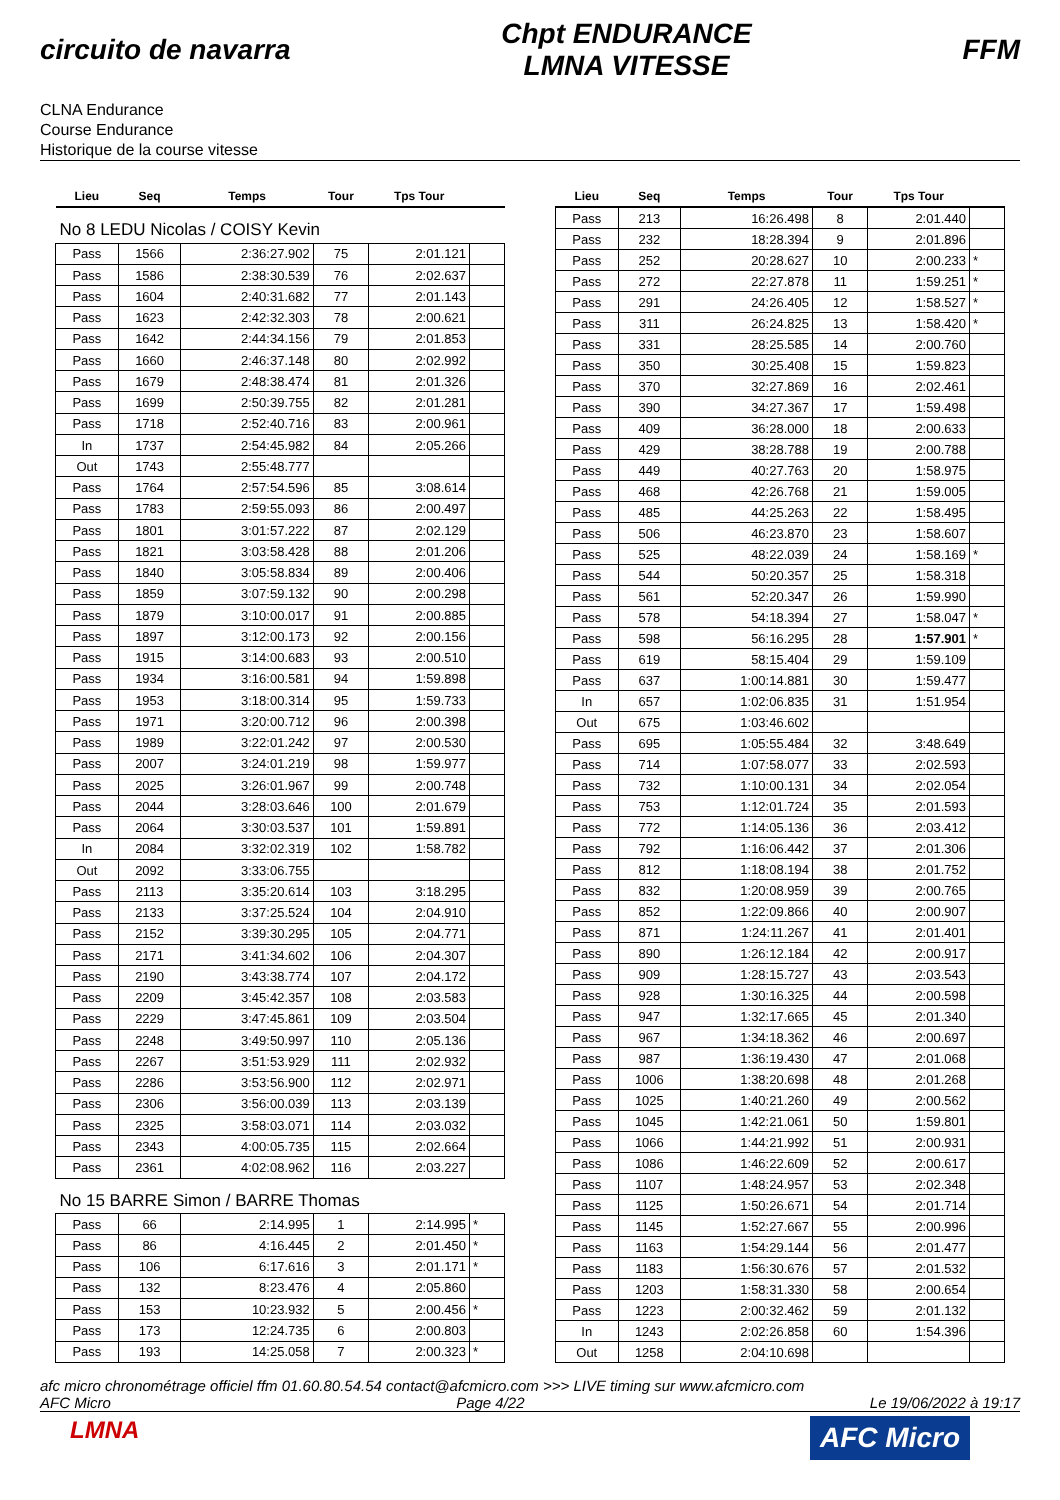circuito de navarra
Chpt ENDURANCE
LMNA VITESSE
FFM
CLNA Endurance
Course Endurance
Historique de la course vitesse
| Lieu | Seq | Temps | Tour | Tps Tour | |
| --- | --- | --- | --- | --- | --- |
| No 8 LEDU Nicolas / COISY Kevin | | | | | |
| Pass | 1566 | 2:36:27.902 | 75 | 2:01.121 | |
| Pass | 1586 | 2:38:30.539 | 76 | 2:02.637 | |
| Pass | 1604 | 2:40:31.682 | 77 | 2:01.143 | |
| Pass | 1623 | 2:42:32.303 | 78 | 2:00.621 | |
| Pass | 1642 | 2:44:34.156 | 79 | 2:01.853 | |
| Pass | 1660 | 2:46:37.148 | 80 | 2:02.992 | |
| Pass | 1679 | 2:48:38.474 | 81 | 2:01.326 | |
| Pass | 1699 | 2:50:39.755 | 82 | 2:01.281 | |
| Pass | 1718 | 2:52:40.716 | 83 | 2:00.961 | |
| In | 1737 | 2:54:45.982 | 84 | 2:05.266 | |
| Out | 1743 | 2:55:48.777 | | | |
| Pass | 1764 | 2:57:54.596 | 85 | 3:08.614 | |
| Pass | 1783 | 2:59:55.093 | 86 | 2:00.497 | |
| Pass | 1801 | 3:01:57.222 | 87 | 2:02.129 | |
| Pass | 1821 | 3:03:58.428 | 88 | 2:01.206 | |
| Pass | 1840 | 3:05:58.834 | 89 | 2:00.406 | |
| Pass | 1859 | 3:07:59.132 | 90 | 2:00.298 | |
| Pass | 1879 | 3:10:00.017 | 91 | 2:00.885 | |
| Pass | 1897 | 3:12:00.173 | 92 | 2:00.156 | |
| Pass | 1915 | 3:14:00.683 | 93 | 2:00.510 | |
| Pass | 1934 | 3:16:00.581 | 94 | 1:59.898 | |
| Pass | 1953 | 3:18:00.314 | 95 | 1:59.733 | |
| Pass | 1971 | 3:20:00.712 | 96 | 2:00.398 | |
| Pass | 1989 | 3:22:01.242 | 97 | 2:00.530 | |
| Pass | 2007 | 3:24:01.219 | 98 | 1:59.977 | |
| Pass | 2025 | 3:26:01.967 | 99 | 2:00.748 | |
| Pass | 2044 | 3:28:03.646 | 100 | 2:01.679 | |
| Pass | 2064 | 3:30:03.537 | 101 | 1:59.891 | |
| In | 2084 | 3:32:02.319 | 102 | 1:58.782 | |
| Out | 2092 | 3:33:06.755 | | | |
| Pass | 2113 | 3:35:20.614 | 103 | 3:18.295 | |
| Pass | 2133 | 3:37:25.524 | 104 | 2:04.910 | |
| Pass | 2152 | 3:39:30.295 | 105 | 2:04.771 | |
| Pass | 2171 | 3:41:34.602 | 106 | 2:04.307 | |
| Pass | 2190 | 3:43:38.774 | 107 | 2:04.172 | |
| Pass | 2209 | 3:45:42.357 | 108 | 2:03.583 | |
| Pass | 2229 | 3:47:45.861 | 109 | 2:03.504 | |
| Pass | 2248 | 3:49:50.997 | 110 | 2:05.136 | |
| Pass | 2267 | 3:51:53.929 | 111 | 2:02.932 | |
| Pass | 2286 | 3:53:56.900 | 112 | 2:02.971 | |
| Pass | 2306 | 3:56:00.039 | 113 | 2:03.139 | |
| Pass | 2325 | 3:58:03.071 | 114 | 2:03.032 | |
| Pass | 2343 | 4:00:05.735 | 115 | 2:02.664 | |
| Pass | 2361 | 4:02:08.962 | 116 | 2:03.227 | |
| No 15 BARRE Simon / BARRE Thomas | | | | | |
| Pass | 66 | 2:14.995 | 1 | 2:14.995 | * |
| Pass | 86 | 4:16.445 | 2 | 2:01.450 | * |
| Pass | 106 | 6:17.616 | 3 | 2:01.171 | * |
| Pass | 132 | 8:23.476 | 4 | 2:05.860 | |
| Pass | 153 | 10:23.932 | 5 | 2:00.456 | * |
| Pass | 173 | 12:24.735 | 6 | 2:00.803 | |
| Pass | 193 | 14:25.058 | 7 | 2:00.323 | * |
| Lieu | Seq | Temps | Tour | Tps Tour | |
| --- | --- | --- | --- | --- | --- |
| Pass | 213 | 16:26.498 | 8 | 2:01.440 | |
| Pass | 232 | 18:28.394 | 9 | 2:01.896 | |
| Pass | 252 | 20:28.627 | 10 | 2:00.233 | * |
| Pass | 272 | 22:27.878 | 11 | 1:59.251 | * |
| Pass | 291 | 24:26.405 | 12 | 1:58.527 | * |
| Pass | 311 | 26:24.825 | 13 | 1:58.420 | * |
| Pass | 331 | 28:25.585 | 14 | 2:00.760 | |
| Pass | 350 | 30:25.408 | 15 | 1:59.823 | |
| Pass | 370 | 32:27.869 | 16 | 2:02.461 | |
| Pass | 390 | 34:27.367 | 17 | 1:59.498 | |
| Pass | 409 | 36:28.000 | 18 | 2:00.633 | |
| Pass | 429 | 38:28.788 | 19 | 2:00.788 | |
| Pass | 449 | 40:27.763 | 20 | 1:58.975 | |
| Pass | 468 | 42:26.768 | 21 | 1:59.005 | |
| Pass | 485 | 44:25.263 | 22 | 1:58.495 | |
| Pass | 506 | 46:23.870 | 23 | 1:58.607 | |
| Pass | 525 | 48:22.039 | 24 | 1:58.169 | * |
| Pass | 544 | 50:20.357 | 25 | 1:58.318 | |
| Pass | 561 | 52:20.347 | 26 | 1:59.990 | |
| Pass | 578 | 54:18.394 | 27 | 1:58.047 | * |
| Pass | 598 | 56:16.295 | 28 | 1:57.901 | * |
| Pass | 619 | 58:15.404 | 29 | 1:59.109 | |
| Pass | 637 | 1:00:14.881 | 30 | 1:59.477 | |
| In | 657 | 1:02:06.835 | 31 | 1:51.954 | |
| Out | 675 | 1:03:46.602 | | | |
| Pass | 695 | 1:05:55.484 | 32 | 3:48.649 | |
| Pass | 714 | 1:07:58.077 | 33 | 2:02.593 | |
| Pass | 732 | 1:10:00.131 | 34 | 2:02.054 | |
| Pass | 753 | 1:12:01.724 | 35 | 2:01.593 | |
| Pass | 772 | 1:14:05.136 | 36 | 2:03.412 | |
| Pass | 792 | 1:16:06.442 | 37 | 2:01.306 | |
| Pass | 812 | 1:18:08.194 | 38 | 2:01.752 | |
| Pass | 832 | 1:20:08.959 | 39 | 2:00.765 | |
| Pass | 852 | 1:22:09.866 | 40 | 2:00.907 | |
| Pass | 871 | 1:24:11.267 | 41 | 2:01.401 | |
| Pass | 890 | 1:26:12.184 | 42 | 2:00.917 | |
| Pass | 909 | 1:28:15.727 | 43 | 2:03.543 | |
| Pass | 928 | 1:30:16.325 | 44 | 2:00.598 | |
| Pass | 947 | 1:32:17.665 | 45 | 2:01.340 | |
| Pass | 967 | 1:34:18.362 | 46 | 2:00.697 | |
| Pass | 987 | 1:36:19.430 | 47 | 2:01.068 | |
| Pass | 1006 | 1:38:20.698 | 48 | 2:01.268 | |
| Pass | 1025 | 1:40:21.260 | 49 | 2:00.562 | |
| Pass | 1045 | 1:42:21.061 | 50 | 1:59.801 | |
| Pass | 1066 | 1:44:21.992 | 51 | 2:00.931 | |
| Pass | 1086 | 1:46:22.609 | 52 | 2:00.617 | |
| Pass | 1107 | 1:48:24.957 | 53 | 2:02.348 | |
| Pass | 1125 | 1:50:26.671 | 54 | 2:01.714 | |
| Pass | 1145 | 1:52:27.667 | 55 | 2:00.996 | |
| Pass | 1163 | 1:54:29.144 | 56 | 2:01.477 | |
| Pass | 1183 | 1:56:30.676 | 57 | 2:01.532 | |
| Pass | 1203 | 1:58:31.330 | 58 | 2:00.654 | |
| Pass | 1223 | 2:00:32.462 | 59 | 2:01.132 | |
| In | 1243 | 2:02:26.858 | 60 | 1:54.396 | |
| Out | 1258 | 2:04:10.698 | | | |
afc micro chronométrage officiel ffm 01.60.80.54.54 contact@afcmicro.com >>> LIVE timing sur www.afcmicro.com
AFC Micro Page 4/22 Le 19/06/2022 à 19:17
LMNA AFC Micro